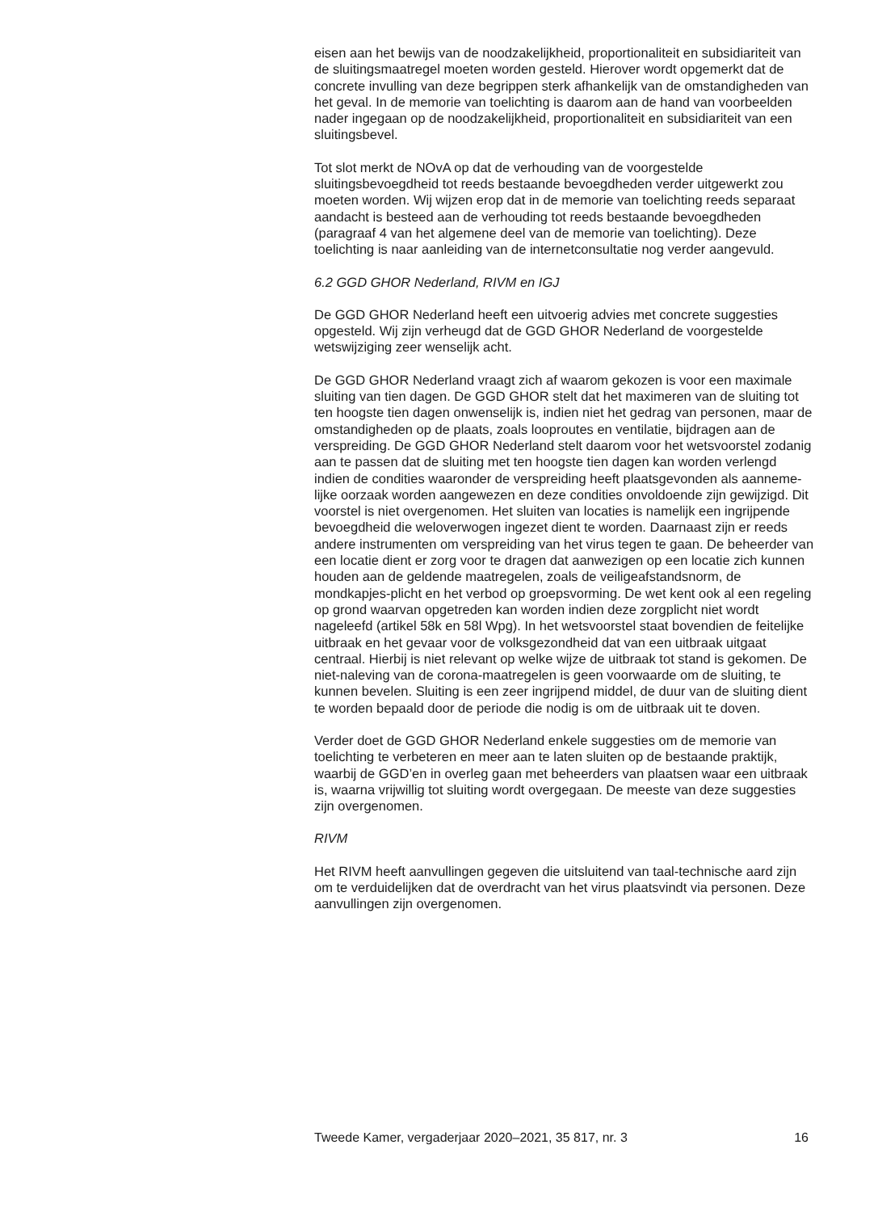eisen aan het bewijs van de noodzakelijkheid, proportionaliteit en subsidiariteit van de sluitingsmaatregel moeten worden gesteld. Hierover wordt opgemerkt dat de concrete invulling van deze begrippen sterk afhankelijk van de omstandigheden van het geval. In de memorie van toelichting is daarom aan de hand van voorbeelden nader ingegaan op de noodzakelijkheid, proportionaliteit en subsidiariteit van een sluitingsbevel.
Tot slot merkt de NOvA op dat de verhouding van de voorgestelde sluitingsbevoegdheid tot reeds bestaande bevoegdheden verder uitgewerkt zou moeten worden. Wij wijzen erop dat in de memorie van toelichting reeds separaat aandacht is besteed aan de verhouding tot reeds bestaande bevoegdheden (paragraaf 4 van het algemene deel van de memorie van toelichting). Deze toelichting is naar aanleiding van de internetconsultatie nog verder aangevuld.
6.2 GGD GHOR Nederland, RIVM en IGJ
De GGD GHOR Nederland heeft een uitvoerig advies met concrete suggesties opgesteld. Wij zijn verheugd dat de GGD GHOR Nederland de voorgestelde wetswijziging zeer wenselijk acht.
De GGD GHOR Nederland vraagt zich af waarom gekozen is voor een maximale sluiting van tien dagen. De GGD GHOR stelt dat het maximeren van de sluiting tot ten hoogste tien dagen onwenselijk is, indien niet het gedrag van personen, maar de omstandigheden op de plaats, zoals looproutes en ventilatie, bijdragen aan de verspreiding. De GGD GHOR Nederland stelt daarom voor het wetsvoorstel zodanig aan te passen dat de sluiting met ten hoogste tien dagen kan worden verlengd indien de condities waaronder de verspreiding heeft plaatsgevonden als aanneme-lijke oorzaak worden aangewezen en deze condities onvoldoende zijn gewijzigd. Dit voorstel is niet overgenomen. Het sluiten van locaties is namelijk een ingrijpende bevoegdheid die weloverwogen ingezet dient te worden. Daarnaast zijn er reeds andere instrumenten om verspreiding van het virus tegen te gaan. De beheerder van een locatie dient er zorg voor te dragen dat aanwezigen op een locatie zich kunnen houden aan de geldende maatregelen, zoals de veiligeafstandsnorm, de mondkapjes-plicht en het verbod op groepsvorming. De wet kent ook al een regeling op grond waarvan opgetreden kan worden indien deze zorgplicht niet wordt nageleefd (artikel 58k en 58l Wpg). In het wetsvoorstel staat bovendien de feitelijke uitbraak en het gevaar voor de volksgezondheid dat van een uitbraak uitgaat centraal. Hierbij is niet relevant op welke wijze de uitbraak tot stand is gekomen. De niet-naleving van de corona-maatregelen is geen voorwaarde om de sluiting, te kunnen bevelen. Sluiting is een zeer ingrijpend middel, de duur van de sluiting dient te worden bepaald door de periode die nodig is om de uitbraak uit te doven.
Verder doet de GGD GHOR Nederland enkele suggesties om de memorie van toelichting te verbeteren en meer aan te laten sluiten op de bestaande praktijk, waarbij de GGD’en in overleg gaan met beheerders van plaatsen waar een uitbraak is, waarna vrijwillig tot sluiting wordt overgegaan. De meeste van deze suggesties zijn overgenomen.
RIVM
Het RIVM heeft aanvullingen gegeven die uitsluitend van taal-technische aard zijn om te verduidelijken dat de overdracht van het virus plaatsvindt via personen. Deze aanvullingen zijn overgenomen.
Tweede Kamer, vergaderjaar 2020–2021, 35 817, nr. 3 16